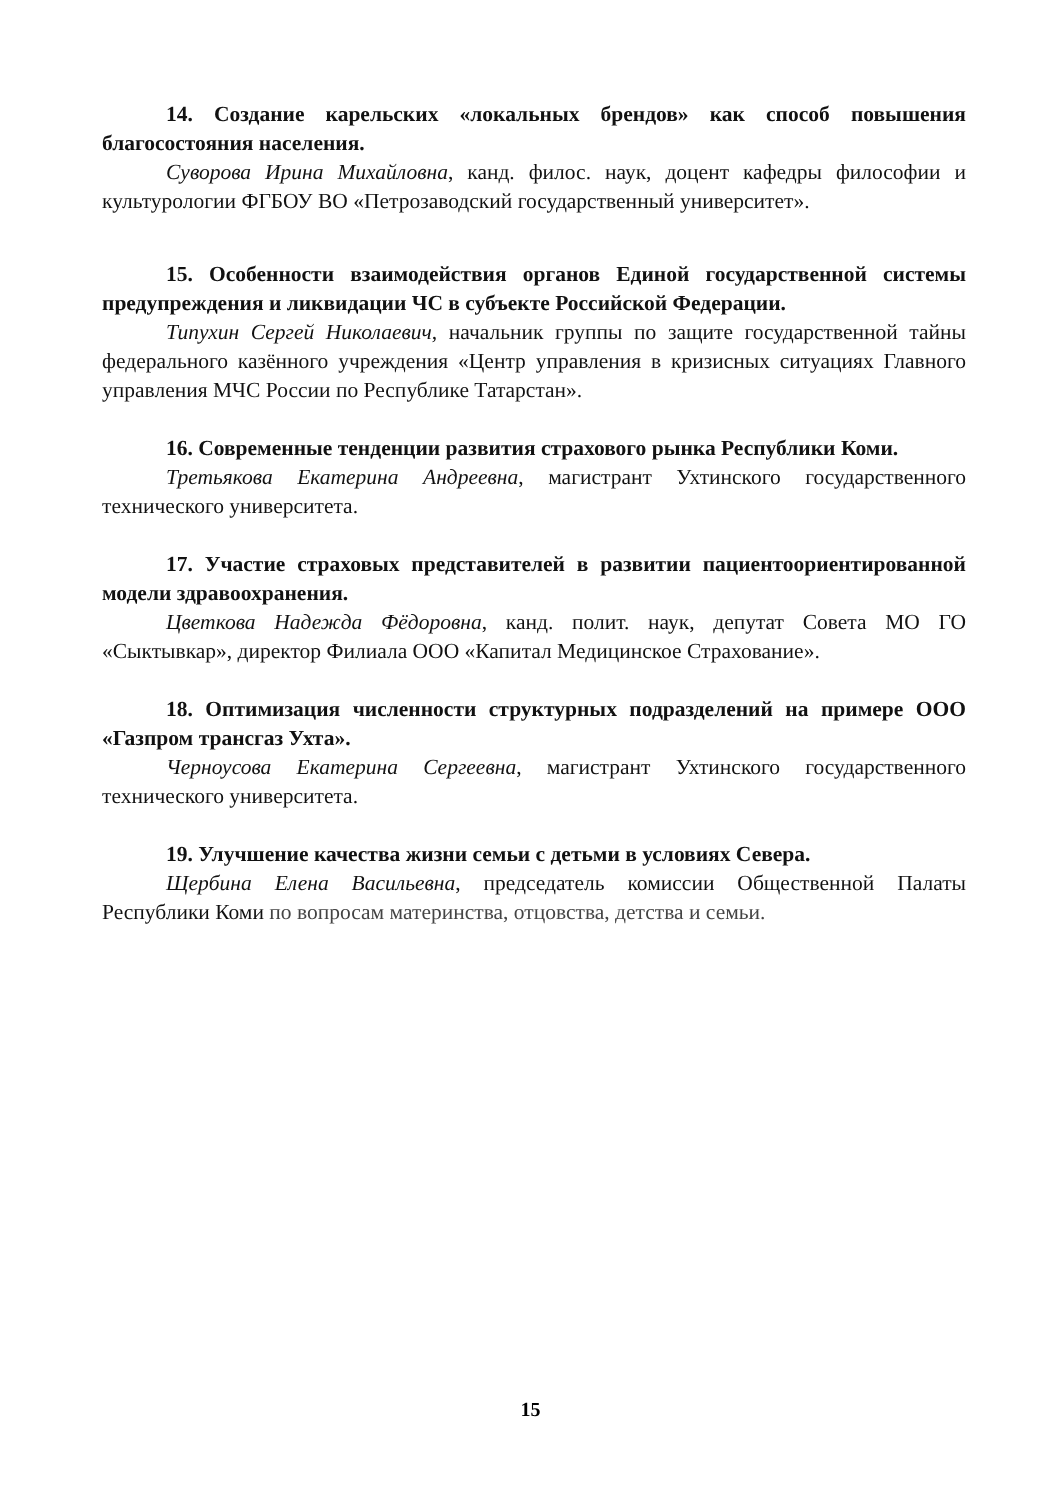14. Создание карельских «локальных брендов» как способ повышения благосостояния населения.
Суворова Ирина Михайловна, канд. филос. наук, доцент кафедры философии и культурологии ФГБОУ ВО «Петрозаводский государственный университет».
15. Особенности взаимодействия органов Единой государственной системы предупреждения и ликвидации ЧС в субъекте Российской Федерации.
Типухин Сергей Николаевич, начальник группы по защите государственной тайны федерального казённого учреждения «Центр управления в кризисных ситуациях Главного управления МЧС России по Республике Татарстан».
16. Современные тенденции развития страхового рынка Республики Коми.
Третьякова Екатерина Андреевна, магистрант Ухтинского государственного технического университета.
17. Участие страховых представителей в развитии пациентоориентированной модели здравоохранения.
Цветкова Надежда Фёдоровна, канд. полит. наук, депутат Совета МО ГО «Сыктывкар», директор Филиала ООО «Капитал Медицинское Страхование».
18. Оптимизация численности структурных подразделений на примере ООО «Газпром трансгаз Ухта».
Черноусова Екатерина Сергеевна, магистрант Ухтинского государственного технического университета.
19. Улучшение качества жизни семьи с детьми в условиях Севера.
Щербина Елена Васильевна, председатель комиссии Общественной Палаты Республики Коми по вопросам материнства, отцовства, детства и семьи.
15